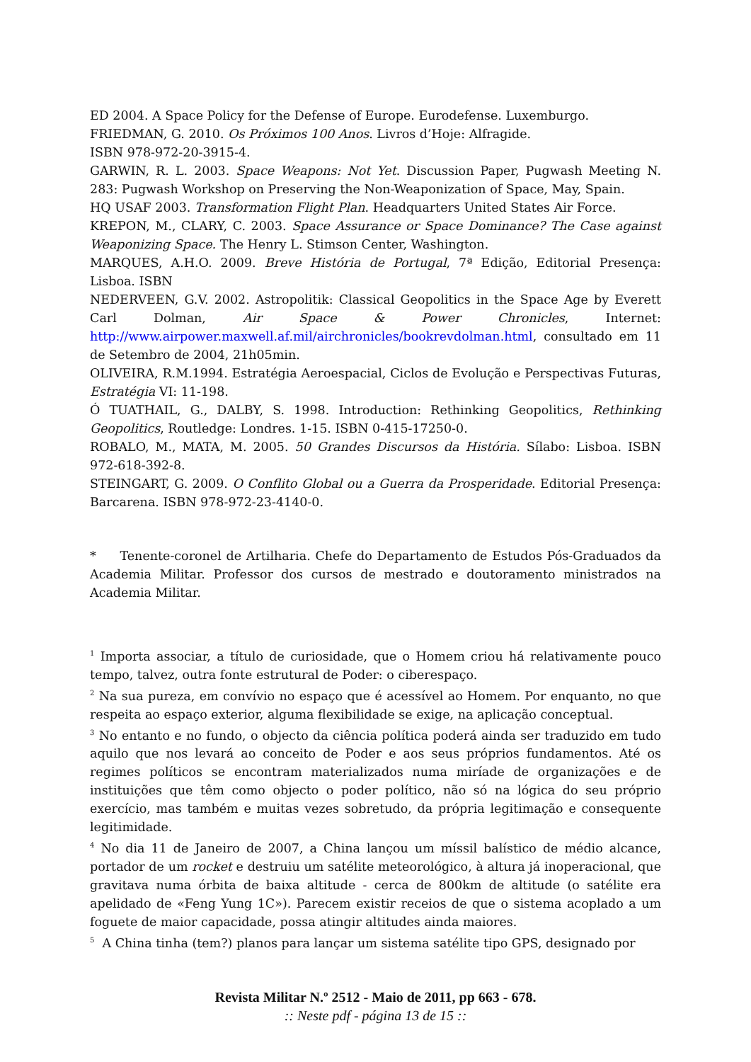ED 2004. A Space Policy for the Defense of Europe. Eurodefense. Luxemburgo.
FRIEDMAN, G. 2010. Os Próximos 100 Anos. Livros d’Hoje: Alfragide.
ISBN 978-972-20-3915-4.
GARWIN, R. L. 2003. Space Weapons: Not Yet. Discussion Paper, Pugwash Meeting N. 283: Pugwash Workshop on Preserving the Non-Weaponization of Space, May, Spain.
HQ USAF 2003. Transformation Flight Plan. Headquarters United States Air Force.
KREPON, M., CLARY, C. 2003. Space Assurance or Space Dominance? The Case against Weaponizing Space. The Henry L. Stimson Center, Washington.
MARQUES, A.H.O. 2009. Breve História de Portugal, 7ª Edição, Editorial Presença: Lisboa. ISBN
NEDERVEEN, G.V. 2002. Astropolitik: Classical Geopolitics in the Space Age by Everett Carl Dolman, Air Space & Power Chronicles, Internet: http://www.airpower.maxwell.af.mil/airchronicles/bookrevdolman.html, consultado em 11 de Setembro de 2004, 21h05min.
OLIVEIRA, R.M.1994. Estratégia Aeroespacial, Ciclos de Evolução e Perspectivas Futuras, Estratégia VI: 11-198.
Ó TUATHAIL, G., DALBY, S. 1998. Introduction: Rethinking Geopolitics, Rethinking Geopolitics, Routledge: Londres. 1-15. ISBN 0-415-17250-0.
ROBALO, M., MATA, M. 2005. 50 Grandes Discursos da História. Sílabo: Lisboa. ISBN 972-618-392-8.
STEINGART, G. 2009. O Conflito Global ou a Guerra da Prosperidade. Editorial Presença: Barcarena. ISBN 978-972-23-4140-0.
* Tenente-coronel de Artilharia. Chefe do Departamento de Estudos Pós-Graduados da Academia Militar. Professor dos cursos de mestrado e doutoramento ministrados na Academia Militar.
<sup>1</sup> Importa associar, a título de curiosidade, que o Homem criou há relativamente pouco tempo, talvez, outra fonte estrutural de Poder: o ciberespaço.
<sup>2</sup> Na sua pureza, em convívio no espaço que é acessível ao Homem. Por enquanto, no que respeita ao espaço exterior, alguma flexibilidade se exige, na aplicação conceptual.
<sup>3</sup> No entanto e no fundo, o objecto da ciência política poderá ainda ser traduzido em tudo aquilo que nos levará ao conceito de Poder e aos seus próprios fundamentos. Até os regimes políticos se encontram materializados numa miríade de organizações e de instituições que têm como objecto o poder político, não só na lógica do seu próprio exercício, mas também e muitas vezes sobretudo, da própria legitimação e consequente legitimidade.
<sup>4</sup> No dia 11 de Janeiro de 2007, a China lançou um míssil balístico de médio alcance, portador de um rocket e destruiu um satélite meteorológico, à altura já inoperacional, que gravitava numa órbita de baixa altitude - cerca de 800km de altitude (o satélite era apelidado de «Feng Yung 1C»). Parecem existir receios de que o sistema acoplado a um foguete de maior capacidade, possa atingir altitudes ainda maiores.
<sup>5</sup> A China tinha (tem?) planos para lançar um sistema satélite tipo GPS, designado por
Revista Militar N.º 2512 - Maio de 2011, pp 663 - 678.
:: Neste pdf - página 13 de 15 ::